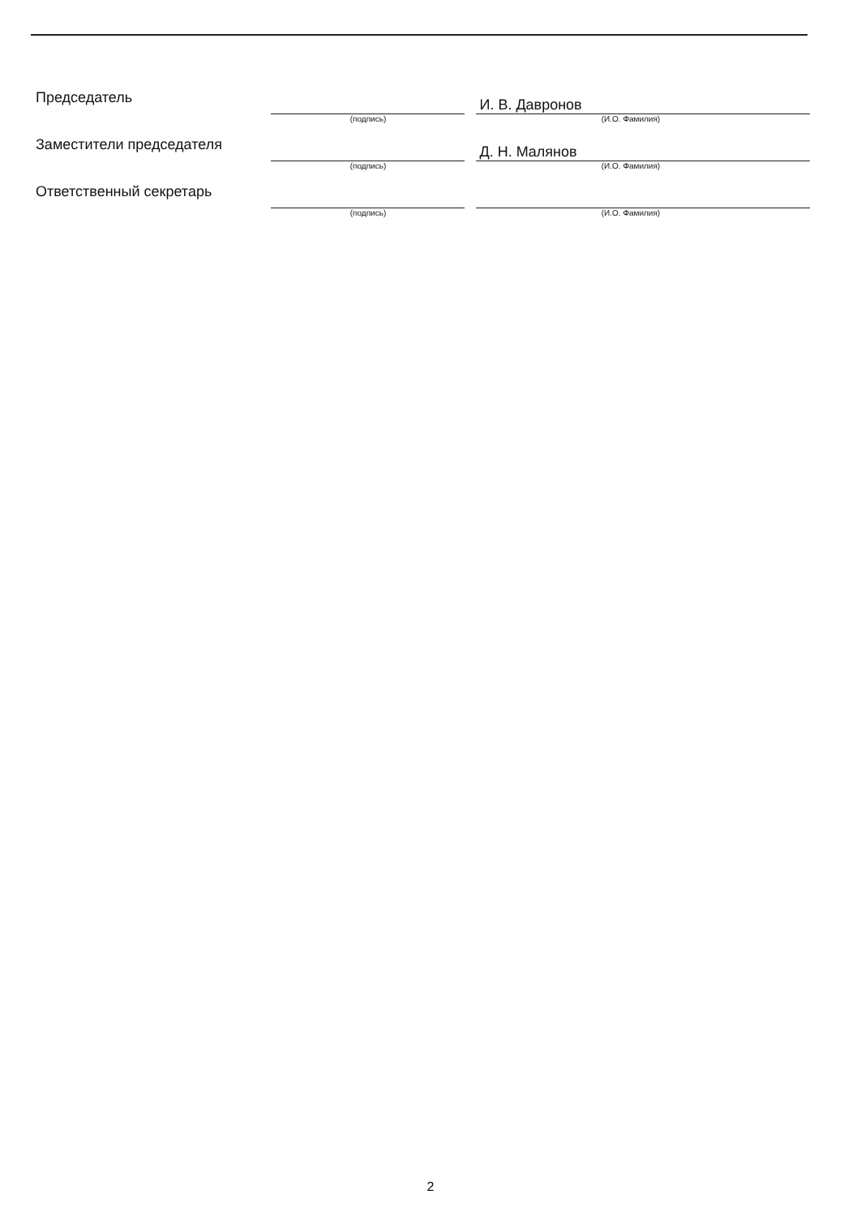Председатель
И. В. Давронов
(подпись) (И.О. Фамилия)
Заместители председателя
Д. Н. Малянов
(подпись) (И.О. Фамилия)
Ответственный секретарь
(подпись) (И.О. Фамилия)
2